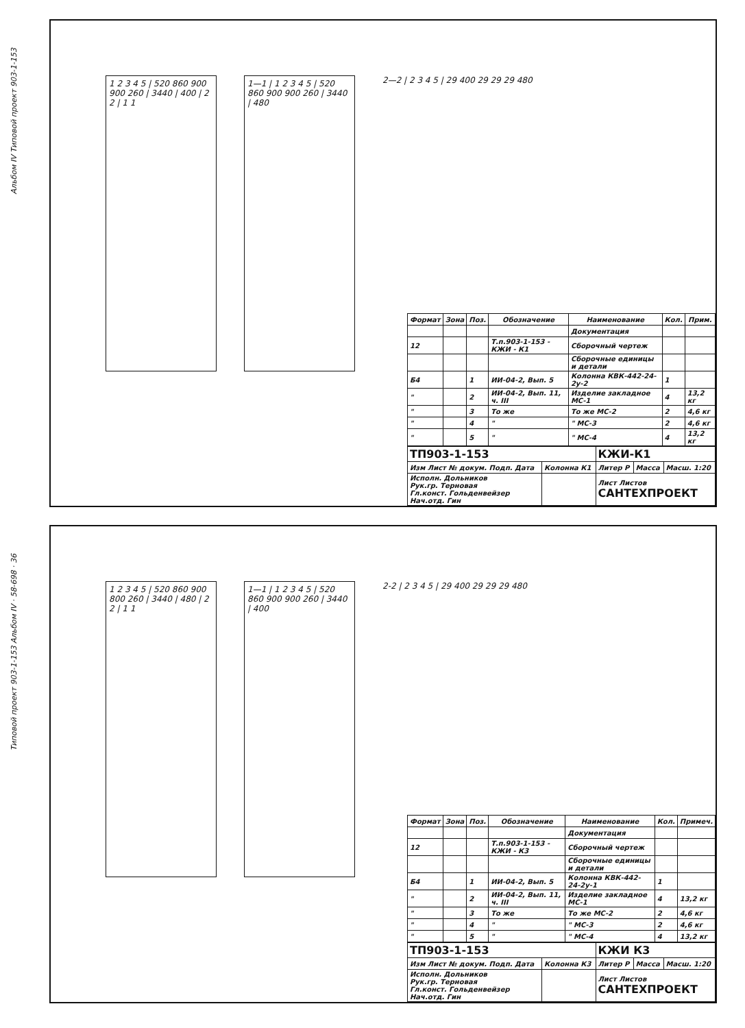Альбом IV Типовой проект 903-1-153
1 2 3 4 5 | 520 860 900 900 260 | 3440 | 400 | 2 2 | 1 1
1—1 | 1 2 3 4 5 | 520 860 900 900 260 | 3440 | 480
2—2 | 2 3 4 5 | 29 400 29 29 29 480
| Формат | Зона | Поз. | Обозначение | Наименование | Кол. | Прим. |
| --- | --- | --- | --- | --- | --- | --- |
| | | | | Документация | | |
| 12 | | | Т.п.903-1-153 - КЖИ - К1 | Сборочный чертеж | | |
| | | | | Сборочные единицы и детали | | |
| Б4 | | 1 | ИИ-04-2, Вып. 5 | Колонна КВК-442-24-2у-2 | 1 | |
| " | | 2 | ИИ-04-2, Вып. 11, ч. III | Изделие закладное МС-1 | 4 | 13,2 кг |
| " | | 3 | То же | То же МС-2 | 2 | 4,6 кг |
| " | | 4 | " | " МС-3 | 2 | 4,6 кг |
| " | | 5 | " | " МС-4 | 4 | 13,2 кг |
| ТП903-1-153 | | КЖИ-К1 | | |
| Изм Лист № докум. Подп. Дата | Колонна К1 | Литер Р | Масса | Масш. 1:20 |
| Исполн. Дольников Рук.гр. Терновая Гл.конст. Гольденвейзер Нач.отд. Гин | | Лист Листов САНТЕХПРОЕКТ | | |
Типовой проект 903-1-153 Альбом IV · 58-698 · 36
1 2 3 4 5 | 520 860 900 800 260 | 3440 | 480 | 2 2 | 1 1
1—1 | 1 2 3 4 5 | 520 860 900 900 260 | 3440 | 400
2-2 | 2 3 4 5 | 29 400 29 29 29 480
| Формат | Зона | Поз. | Обозначение | Наименование | Кол. | Примеч. |
| --- | --- | --- | --- | --- | --- | --- |
| | | | | Документация | | |
| 12 | | | Т.п.903-1-153 - КЖИ - К3 | Сборочный чертеж | | |
| | | | | Сборочные единицы и детали | | |
| Б4 | | 1 | ИИ-04-2, Вып. 5 | Колонна КВК-442-24-2у-1 | 1 | |
| " | | 2 | ИИ-04-2, Вып. 11, ч. III | Изделие закладное МС-1 | 4 | 13,2 кг |
| " | | 3 | То же | То же МС-2 | 2 | 4,6 кг |
| " | | 4 | " | " МС-3 | 2 | 4,6 кг |
| " | | 5 | " | " МС-4 | 4 | 13,2 кг |
| ТП903-1-153 | | КЖИ К3 | | |
| Изм Лист № докум. Подп. Дата | Колонна К3 | Литер Р | Масса | Масш. 1:20 |
| Исполн. Дольников Рук.гр. Терновая Гл.конст. Гольденвейзер Нач.отд. Гин | | Лист Листов САНТЕХПРОЕКТ | | |